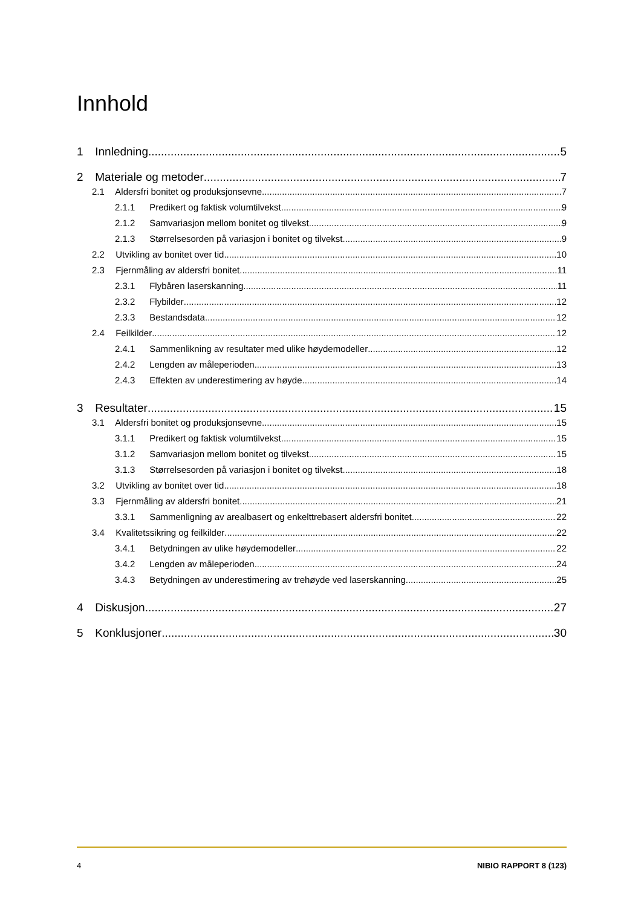Innhold
1 Innledning 5
2 Materiale og metoder 7
2.1 Aldersfri bonitet og produksjonsevne 7
2.1.1 Predikert og faktisk volumtilvekst 9
2.1.2 Samvariasjon mellom bonitet og tilvekst 9
2.1.3 Størrelsesorden på variasjon i bonitet og tilvekst 9
2.2 Utvikling av bonitet over tid 10
2.3 Fjernmåling av aldersfri bonitet 11
2.3.1 Flybåren laserskanning 11
2.3.2 Flybilder 12
2.3.3 Bestandsdata 12
2.4 Feilkilder 12
2.4.1 Sammenlikning av resultater med ulike høydemodeller 12
2.4.2 Lengden av måleperioden 13
2.4.3 Effekten av underestimering av høyde 14
3 Resultater 15
3.1 Aldersfri bonitet og produksjonsevne 15
3.1.1 Predikert og faktisk volumtilvekst 15
3.1.2 Samvariasjon mellom bonitet og tilvekst 15
3.1.3 Størrelsesorden på variasjon i bonitet og tilvekst 18
3.2 Utvikling av bonitet over tid 18
3.3 Fjernmåling av aldersfri bonitet 21
3.3.1 Sammenligning av arealbasert og enkelttrebasert aldersfri bonitet 22
3.4 Kvalitetssikring og feilkilder 22
3.4.1 Betydningen av ulike høydemodeller 22
3.4.2 Lengden av måleperioden 24
3.4.3 Betydningen av underestimering av trehøyde ved laserskanning 25
4 Diskusjon 27
5 Konklusjoner 30
4 NIBIO RAPPORT 8 (123)